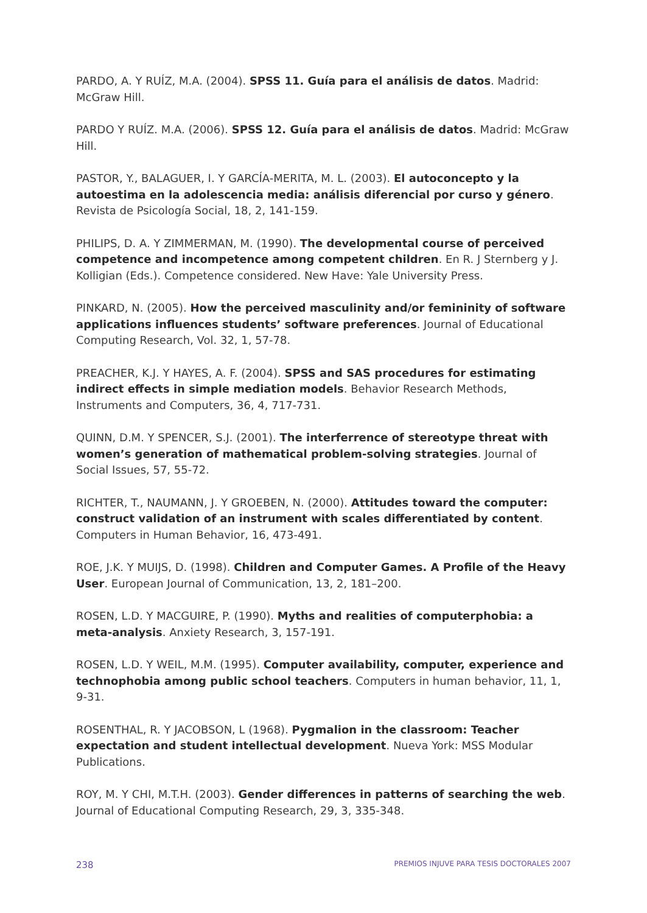PARDO, A. Y RUÍZ, M.A. (2004). SPSS 11. Guía para el análisis de datos. Madrid: McGraw Hill.
PARDO Y RUÍZ. M.A. (2006). SPSS 12. Guía para el análisis de datos. Madrid: McGraw Hill.
PASTOR, Y., BALAGUER, I. Y GARCÍA-MERITA, M. L. (2003). El autoconcepto y la autoestima en la adolescencia media: análisis diferencial por curso y género. Revista de Psicología Social, 18, 2, 141-159.
PHILIPS, D. A. Y ZIMMERMAN, M. (1990). The developmental course of perceived competence and incompetence among competent children. En R. J Sternberg y J. Kolligian (Eds.). Competence considered. New Have: Yale University Press.
PINKARD, N. (2005). How the perceived masculinity and/or femininity of software applications influences students’ software preferences. Journal of Educational Computing Research, Vol. 32, 1, 57-78.
PREACHER, K.J. Y HAYES, A. F. (2004). SPSS and SAS procedures for estimating indirect effects in simple mediation models. Behavior Research Methods, Instruments and Computers, 36, 4, 717-731.
QUINN, D.M. Y SPENCER, S.J. (2001). The interferrence of stereotype threat with women’s generation of mathematical problem-solving strategies. Journal of Social Issues, 57, 55-72.
RICHTER, T., NAUMANN, J. Y GROEBEN, N. (2000). Attitudes toward the computer: construct validation of an instrument with scales differentiated by content. Computers in Human Behavior, 16, 473-491.
ROE, J.K. Y MUIJS, D. (1998). Children and Computer Games. A Profile of the Heavy User. European Journal of Communication, 13, 2, 181–200.
ROSEN, L.D. Y MACGUIRE, P. (1990). Myths and realities of computerphobia: a meta-analysis. Anxiety Research, 3, 157-191.
ROSEN, L.D. Y WEIL, M.M. (1995). Computer availability, computer, experience and technophobia among public school teachers. Computers in human behavior, 11, 1, 9-31.
ROSENTHAL, R. Y JACOBSON, L (1968). Pygmalion in the classroom: Teacher expectation and student intellectual development. Nueva York: MSS Modular Publications.
ROY, M. Y CHI, M.T.H. (2003). Gender differences in patterns of searching the web. Journal of Educational Computing Research, 29, 3, 335-348.
238 PREMIOS INJUVE PARA TESIS DOCTORALES 2007